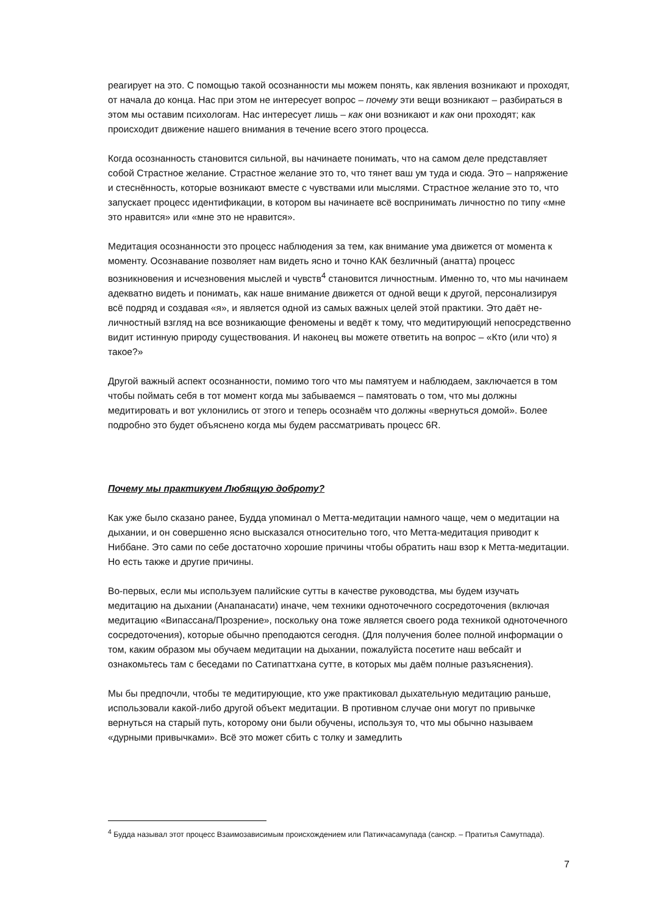реагирует на это. С помощью такой осознанности мы можем понять, как явления возникают и проходят, от начала до конца. Нас при этом не интересует вопрос – почему эти вещи возникают – разбираться в этом мы оставим психологам. Нас интересует лишь – как они возникают и как они проходят; как происходит движение нашего внимания в течение всего этого процесса.
Когда осознанность становится сильной, вы начинаете понимать, что на самом деле представляет собой Страстное желание. Страстное желание это то, что тянет ваш ум туда и сюда. Это – напряжение и стеснённость, которые возникают вместе с чувствами или мыслями. Страстное желание это то, что запускает процесс идентификации, в котором вы начинаете всё воспринимать личностно по типу «мне это нравится» или «мне это не нравится».
Медитация осознанности это процесс наблюдения за тем, как внимание ума движется от момента к моменту. Осознавание позволяет нам видеть ясно и точно КАК безличный (анатта) процесс возникновения и исчезновения мыслей и чувств<sup>4</sup> становится личностным. Именно то, что мы начинаем адекватно видеть и понимать, как наше внимание движется от одной вещи к другой, персонализируя всё подряд и создавая «я», и является одной из самых важных целей этой практики. Это даёт не-личностный взгляд на все возникающие феномены и ведёт к тому, что медитирующий непосредственно видит истинную природу существования. И наконец вы можете ответить на вопрос – «Кто (или что) я такое?»
Другой важный аспект осознанности, помимо того что мы памятуем и наблюдаем, заключается в том чтобы поймать себя в тот момент когда мы забываемся – памятовать о том, что мы должны медитировать и вот уклонились от этого и теперь осознаём что должны «вернуться домой». Более подробно это будет объяснено когда мы будем рассматривать процесс 6R.
Почему мы практикуем Любящую доброту?
Как уже было сказано ранее, Будда упоминал о Метта-медитации намного чаще, чем о медитации на дыхании, и он совершенно ясно высказался относительно того, что Метта-медитация приводит к Ниббане. Это сами по себе достаточно хорошие причины чтобы обратить наш взор к Метта-медитации. Но есть также и другие причины.
Во-первых, если мы используем палийские сутты в качестве руководства, мы будем изучать медитацию на дыхании (Анапанасати) иначе, чем техники одноточечного сосредоточения (включая медитацию «Випассана/Прозрение», поскольку она тоже является своего рода техникой одноточечного сосредоточения), которые обычно преподаются сегодня. (Для получения более полной информации о том, каким образом мы обучаем медитации на дыхании, пожалуйста посетите наш вебсайт и ознакомьтесь там с беседами по Сатипаттхана сутте, в которых мы даём полные разъяснения).
Мы бы предпочли, чтобы те медитирующие, кто уже практиковал дыхательную медитацию раньше, использовали какой-либо другой объект медитации. В противном случае они могут по привычке вернуться на старый путь, которому они были обучены, используя то, что мы обычно называем «дурными привычками». Всё это может сбить с толку и замедлить
<sup>4</sup> Будда называл этот процесс Взаимозависимым происхождением или Патикчасамупада (санскр. – Пратитья Самутпада).
7